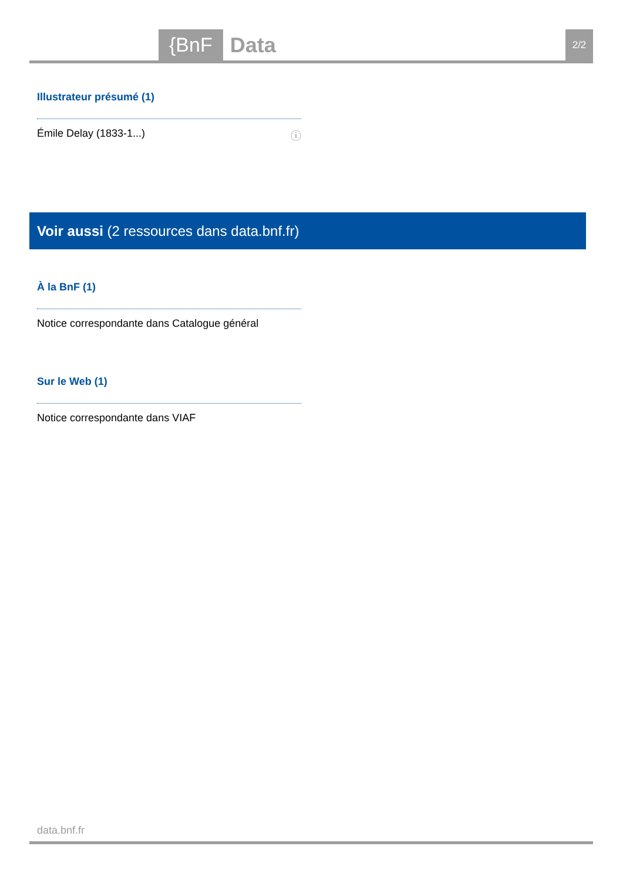{BnF Data 2/2
Illustrateur présumé (1)
Émile Delay (1833-1...) ⓘ
Voir aussi (2 ressources dans data.bnf.fr)
À la BnF (1)
Notice correspondante dans Catalogue général
Sur le Web (1)
Notice correspondante dans VIAF
data.bnf.fr